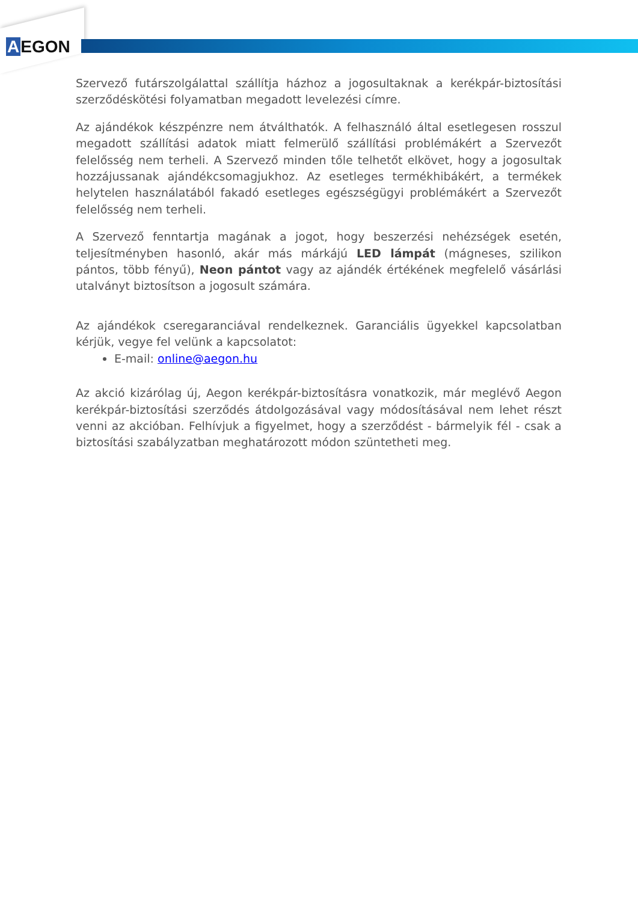AEGON
Szervező futárszolgálattal szállítja házhoz a jogosultaknak a kerékpár-biztosítási szerződéskötési folyamatban megadott levelezési címre.
Az ajándékok készpénzre nem átválthatók. A felhasználó által esetlegesen rosszul megadott szállítási adatok miatt felmerülő szállítási problémákért a Szervezőt felelősség nem terheli. A Szervező minden tőle telhetőt elkövet, hogy a jogosultak hozzájussanak ajándékcsomagjukhoz. Az esetleges termékhibákért, a termékek helytelen használatából fakadó esetleges egészségügyi problémákért a Szervezőt felelősség nem terheli.
A Szervező fenntartja magának a jogot, hogy beszerzési nehézségek esetén, teljesítményben hasonló, akár más márkájú LED lámpát (mágneses, szilikon pántos, több fényű), Neon pántot vagy az ajándék értékének megfelelő vásárlási utalványt biztosítson a jogosult számára.
Az ajándékok cseregaranciával rendelkeznek. Garanciális ügyekkel kapcsolatban kérjük, vegye fel velünk a kapcsolatot:
E-mail: online@aegon.hu
Az akció kizárólag új, Aegon kerékpár-biztosításra vonatkozik, már meglévő Aegon kerékpár-biztosítási szerződés átdolgozásával vagy módosításával nem lehet részt venni az akcióban. Felhívjuk a figyelmet, hogy a szerződést - bármelyik fél - csak a biztosítási szabályzatban meghatározott módon szüntetheti meg.